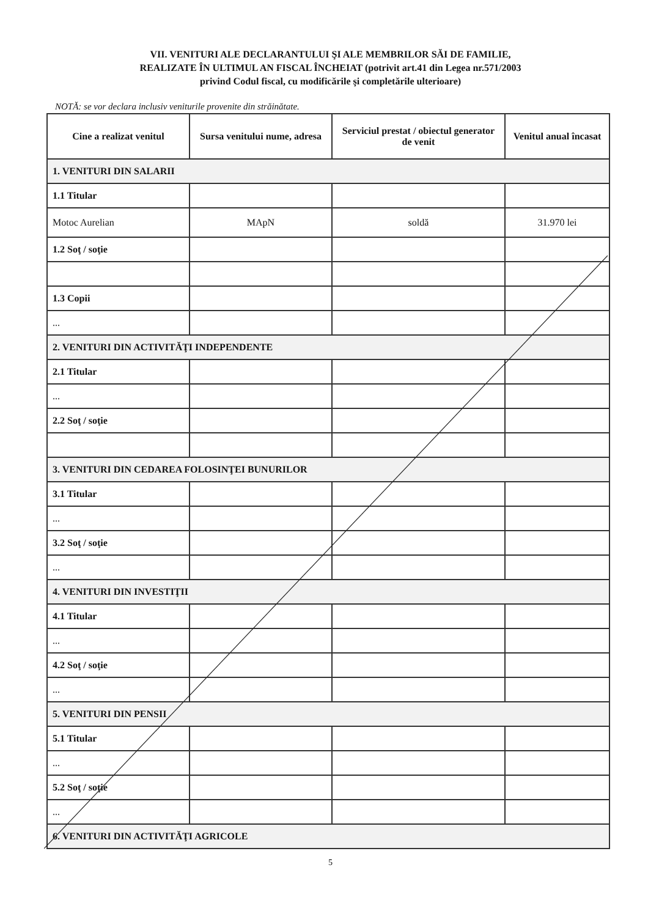VII. VENITURI ALE DECLARANTULUI ŞI ALE MEMBRILOR SĂI DE FAMILIE,
REALIZATE ÎN ULTIMUL AN FISCAL ÎNCHEIAT (potrivit art.41 din Legea nr.571/2003
privind Codul fiscal, cu modificările şi completările ulterioare)
NOTĂ: se vor declara inclusiv veniturile provenite din străinătate.
| Cine a realizat venitul | Sursa venitului nume, adresa | Serviciul prestat / obiectul generator de venit | Venitul anual încasat |
| --- | --- | --- | --- |
| 1. VENITURI DIN SALARII | | | |
| 1.1 Titular | | | |
| Motoc Aurelian | MApN | soldă | 31.970 lei |
| 1.2 Soţ / soţie | | | |
| 1.3 Copii | | | |
| ... | | | |
| 2. VENITURI DIN ACTIVITĂŢI INDEPENDENTE | | | |
| 2.1 Titular | | | |
| ... | | | |
| 2.2 Soţ / soţie | | | |
| 3. VENITURI DIN CEDAREA FOLOSINŢEI BUNURILOR | | | |
| 3.1 Titular | | | |
| ... | | | |
| 3.2 Soţ / soţie | | | |
| ... | | | |
| 4. VENITURI DIN INVESTIŢII | | | |
| 4.1 Titular | | | |
| ... | | | |
| 4.2 Soţ / soţie | | | |
| ... | | | |
| 5. VENITURI DIN PENSII | | | |
| 5.1 Titular | | | |
| ... | | | |
| 5.2 Soţ / soţie | | | |
| ... | | | |
| 6. VENITURI DIN ACTIVITĂŢI AGRICOLE | | | |
5